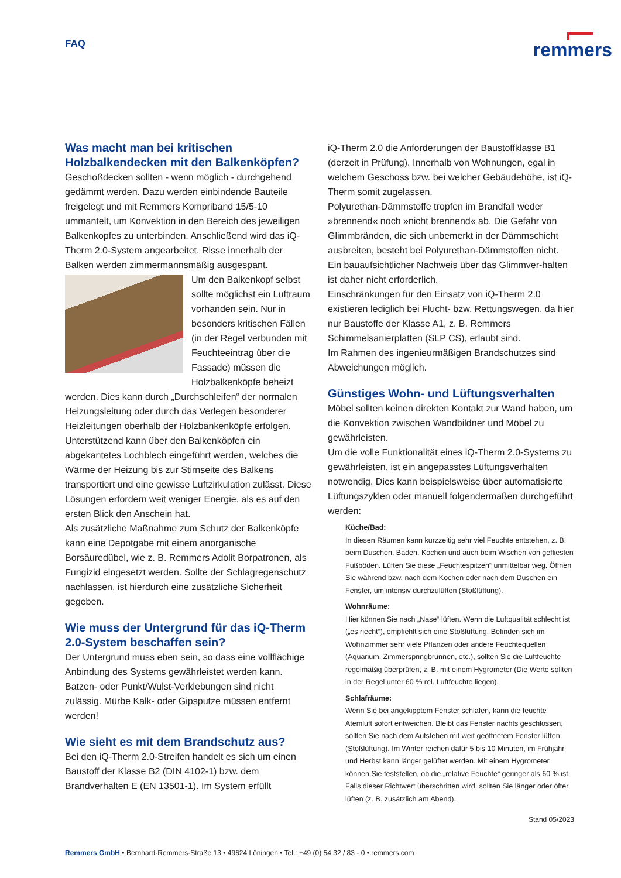FAQ
remmers
Was macht man bei kritischen Holzbalkendecken mit den Balkenköpfen?
Geschoßdecken sollten - wenn möglich - durchgehend gedämmt werden. Dazu werden einbindende Bauteile freigelegt und mit Remmers Kompriband 15/5-10 ummantelt, um Konvektion in den Bereich des jeweiligen Balkenkopfes zu unterbinden. Anschließend wird das iQ-Therm 2.0-System angearbeitet. Risse innerhalb der Balken werden zimmermannsmäßig ausgespant.
Um den Balkenkopf selbst sollte möglichst ein Luftraum vorhanden sein. Nur in besonders kritischen Fällen (in der Regel verbunden mit Feuchteeintrag über die Fassade) müssen die Holzbalkenköpfe beheizt werden. Dies kann durch „Durchschleifen“ der normalen Heizungsleitung oder durch das Verlegen besonderer Heizleitungen oberhalb der Holzbankenköpfe erfolgen. Unterstützend kann über den Balkenköpfen ein abgekantetes Lochblech eingeführt werden, welches die Wärme der Heizung bis zur Stirnseite des Balkens transportiert und eine gewisse Luftzirkulation zulässt. Diese Lösungen erfordern weit weniger Energie, als es auf den ersten Blick den Anschein hat.
Als zusätzliche Maßnahme zum Schutz der Balkenköpfe kann eine Depotgabe mit einem anorganische Borsäuredübel, wie z. B. Remmers Adolit Borpatronen, als Fungizid eingesetzt werden. Sollte der Schlagregenschutz nachlassen, ist hierdurch eine zusätzliche Sicherheit gegeben.
Wie muss der Untergrund für das iQ-Therm 2.0-System beschaffen sein?
Der Untergrund muss eben sein, so dass eine vollflächige Anbindung des Systems gewährleistet werden kann.
Batzen- oder Punkt/Wulst-Verklebungen sind nicht zulässig. Mürbe Kalk- oder Gipsputze müssen entfernt werden!
Wie sieht es mit dem Brandschutz aus?
Bei den iQ-Therm 2.0-Streifen handelt es sich um einen Baustoff der Klasse B2 (DIN 4102-1) bzw. dem Brandverhalten E (EN 13501-1). Im System erfüllt
iQ-Therm 2.0 die Anforderungen der Baustoffklasse B1 (derzeit in Prüfung). Innerhalb von Wohnungen, egal in welchem Geschoss bzw. bei welcher Gebäudehöhe, ist iQ-Therm somit zugelassen.
Polyurethan-Dämmstoffe tropfen im Brandfall weder »brennend« noch »nicht brennend« ab. Die Gefahr von Glimmbränden, die sich unbemerkt in der Dämmschicht ausbreiten, besteht bei Polyurethan-Dämmstoffen nicht. Ein bauaufsichtlicher Nachweis über das Glimmver-halten ist daher nicht erforderlich.
Einschränkungen für den Einsatz von iQ-Therm 2.0 existieren lediglich bei Flucht- bzw. Rettungswegen, da hier nur Baustoffe der Klasse A1, z. B. Remmers Schimmelsanierplatten (SLP CS), erlaubt sind.
Im Rahmen des ingenieurmäßigen Brandschutzes sind Abweichungen möglich.
Günstiges Wohn- und Lüftungsverhalten
Möbel sollten keinen direkten Kontakt zur Wand haben, um die Konvektion zwischen Wandbildner und Möbel zu gewährleisten.
Um die volle Funktionalität eines iQ-Therm 2.0-Systems zu gewährleisten, ist ein angepasstes Lüftungsverhalten notwendig. Dies kann beispielsweise über automatisierte Lüftungszyklen oder manuell folgendermaßen durchgeführt werden:
Küche/Bad:
In diesen Räumen kann kurzzeitig sehr viel Feuchte entstehen, z. B. beim Duschen, Baden, Kochen und auch beim Wischen von gefliesten Fußböden. Lüften Sie diese „Feuchtespitzen“ unmittelbar weg. Öffnen Sie während bzw. nach dem Kochen oder nach dem Duschen ein Fenster, um intensiv durchzulüften (Stoßlüftung).
Wohnräume:
Hier können Sie nach „Nase“ lüften. Wenn die Luftqualität schlecht ist („es riecht“), empfiehlt sich eine Stoßlüftung. Befinden sich im Wohnzimmer sehr viele Pflanzen oder andere Feuchtequellen (Aquarium, Zimmerspringbrunnen, etc.), sollten Sie die Luftfeuchte regelmäßig überprüfen, z. B. mit einem Hygrometer (Die Werte sollten in der Regel unter 60 % rel. Luftfeuchte liegen).
Schlafräume:
Wenn Sie bei angekipptem Fenster schlafen, kann die feuchte Atemluft sofort entweichen. Bleibt das Fenster nachts geschlossen, sollten Sie nach dem Aufstehen mit weit geöffnetem Fenster lüften (Stoßlüftung). Im Winter reichen dafür 5 bis 10 Minuten, im Frühjahr und Herbst kann länger gelüftet werden. Mit einem Hygrometer können Sie feststellen, ob die „relative Feuchte“ geringer als 60 % ist. Falls dieser Richtwert überschritten wird, sollten Sie länger oder öfter lüften (z. B. zusätzlich am Abend).
Stand 05/2023
Remmers GmbH • Bernhard-Remmers-Straße 13 • 49624 Löningen • Tel.: +49 (0) 54 32 / 83 - 0 • remmers.com